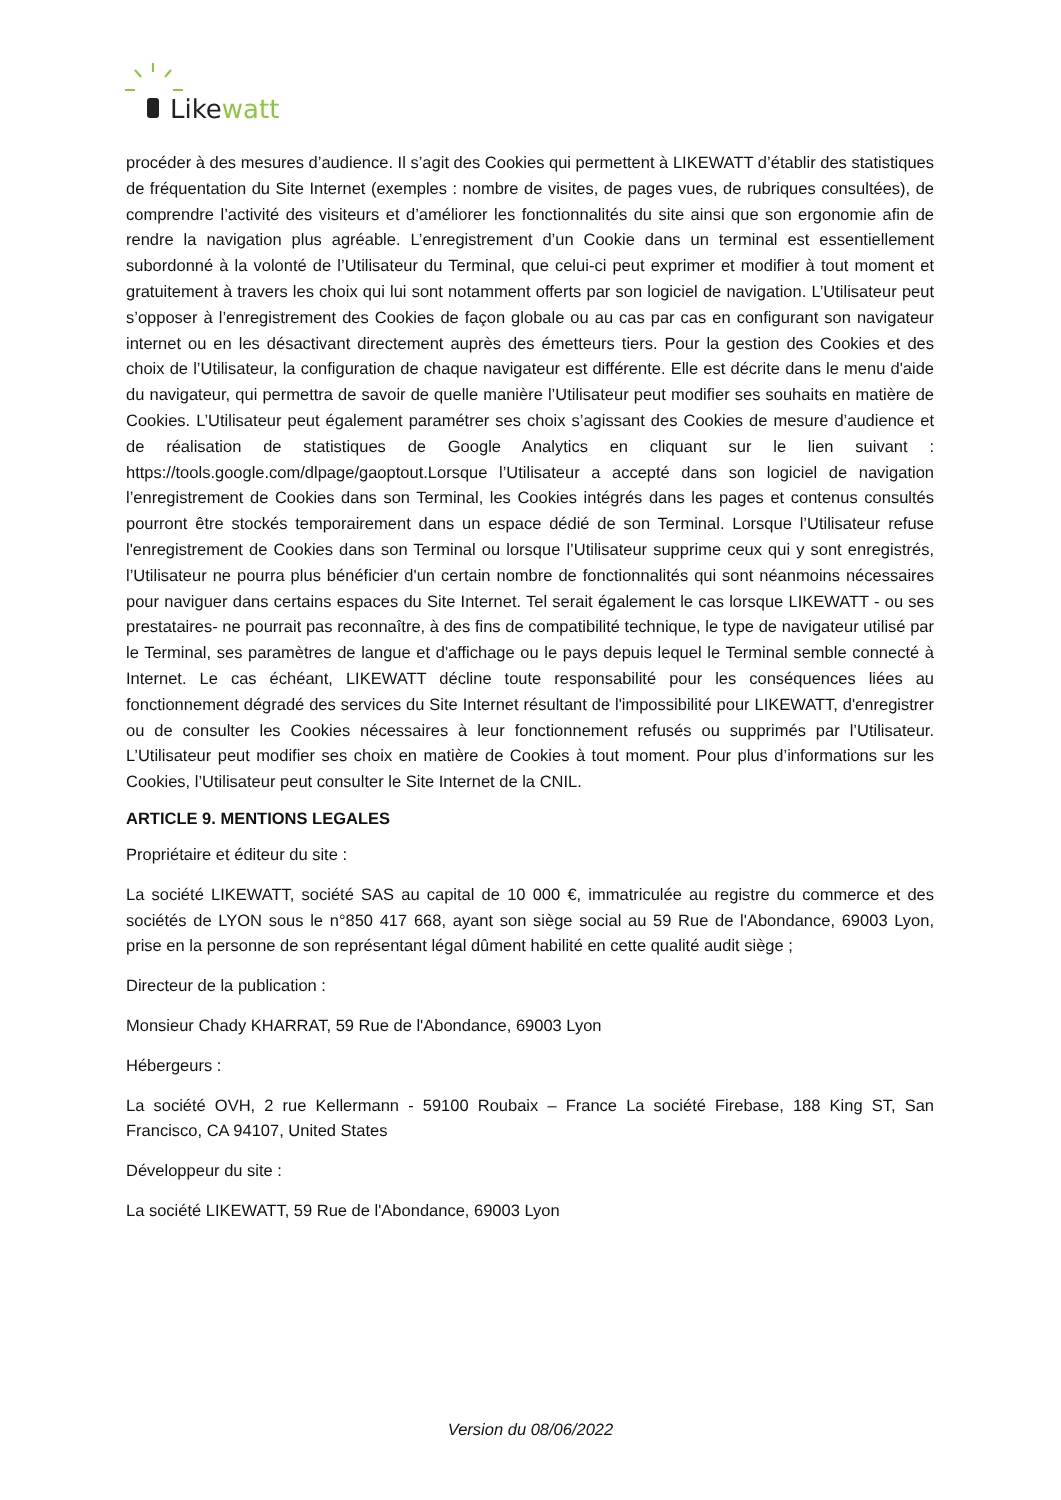Likewatt
procéder à des mesures d’audience. Il s’agit des Cookies qui permettent à LIKEWATT d’établir des statistiques de fréquentation du Site Internet (exemples : nombre de visites, de pages vues, de rubriques consultées), de comprendre l’activité des visiteurs et d’améliorer les fonctionnalités du site ainsi que son ergonomie afin de rendre la navigation plus agréable. L’enregistrement d’un Cookie dans un terminal est essentiellement subordonné à la volonté de l’Utilisateur du Terminal, que celui-ci peut exprimer et modifier à tout moment et gratuitement à travers les choix qui lui sont notamment offerts par son logiciel de navigation. L’Utilisateur peut s’opposer à l’enregistrement des Cookies de façon globale ou au cas par cas en configurant son navigateur internet ou en les désactivant directement auprès des émetteurs tiers. Pour la gestion des Cookies et des choix de l’Utilisateur, la configuration de chaque navigateur est différente. Elle est décrite dans le menu d'aide du navigateur, qui permettra de savoir de quelle manière l’Utilisateur peut modifier ses souhaits en matière de Cookies. L’Utilisateur peut également paramétrer ses choix s’agissant des Cookies de mesure d’audience et de réalisation de statistiques de Google Analytics en cliquant sur le lien suivant : https://tools.google.com/dlpage/gaoptout.Lorsque l’Utilisateur a accepté dans son logiciel de navigation l’enregistrement de Cookies dans son Terminal, les Cookies intégrés dans les pages et contenus consultés pourront être stockés temporairement dans un espace dédié de son Terminal. Lorsque l’Utilisateur refuse l'enregistrement de Cookies dans son Terminal ou lorsque l’Utilisateur supprime ceux qui y sont enregistrés, l’Utilisateur ne pourra plus bénéficier d'un certain nombre de fonctionnalités qui sont néanmoins nécessaires pour naviguer dans certains espaces du Site Internet. Tel serait également le cas lorsque LIKEWATT - ou ses prestataires- ne pourrait pas reconnaître, à des fins de compatibilité technique, le type de navigateur utilisé par le Terminal, ses paramètres de langue et d'affichage ou le pays depuis lequel le Terminal semble connecté à Internet. Le cas échéant, LIKEWATT décline toute responsabilité pour les conséquences liées au fonctionnement dégradé des services du Site Internet résultant de l'impossibilité pour LIKEWATT, d'enregistrer ou de consulter les Cookies nécessaires à leur fonctionnement refusés ou supprimés par l’Utilisateur. L’Utilisateur peut modifier ses choix en matière de Cookies à tout moment. Pour plus d’informations sur les Cookies, l’Utilisateur peut consulter le Site Internet de la CNIL.
ARTICLE 9. MENTIONS LEGALES
Propriétaire et éditeur du site :
La société LIKEWATT, société SAS au capital de 10 000 €, immatriculée au registre du commerce et des sociétés de LYON sous le n°850 417 668, ayant son siège social au 59 Rue de l'Abondance, 69003 Lyon, prise en la personne de son représentant légal dûment habilité en cette qualité audit siège ;
Directeur de la publication :
Monsieur Chady KHARRAT, 59 Rue de l'Abondance, 69003 Lyon
Hébergeurs :
La société OVH, 2 rue Kellermann - 59100 Roubaix – France La société Firebase, 188 King ST, San Francisco, CA 94107, United States
Développeur du site :
La société LIKEWATT, 59 Rue de l'Abondance, 69003 Lyon
Version du 08/06/2022